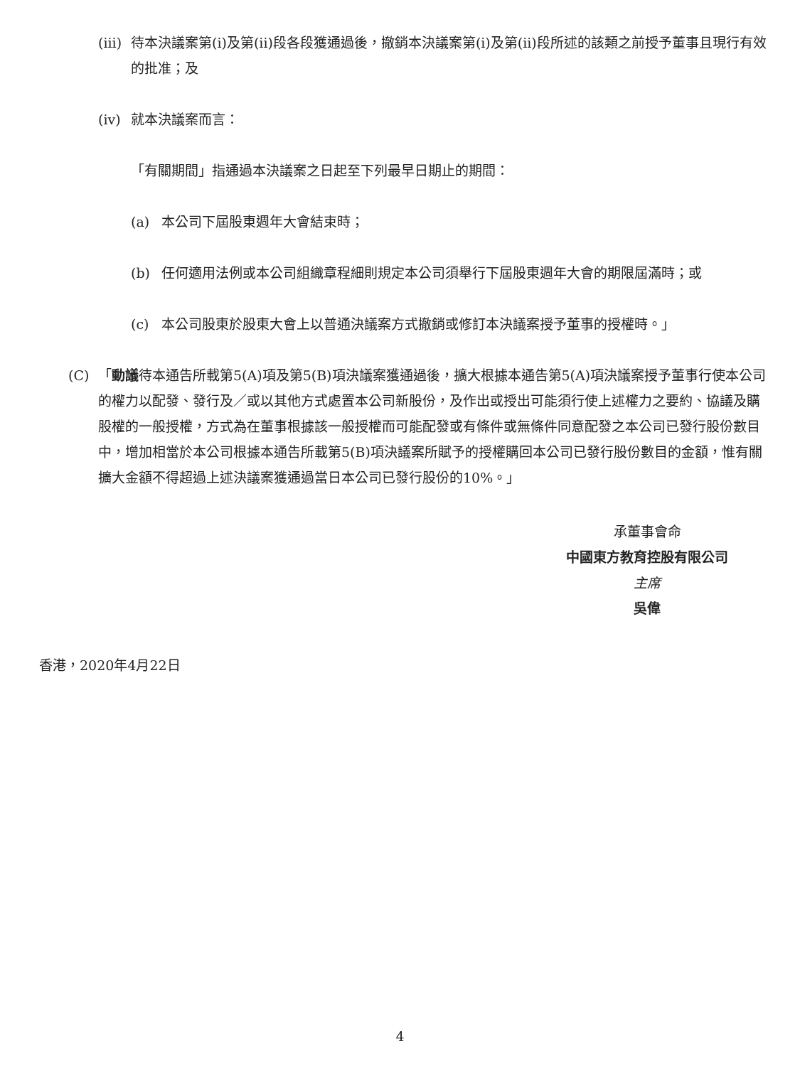(iii) 待本決議案第(i)及第(ii)段各段獲通過後，撤銷本決議案第(i)及第(ii)段所述的該類之前授予董事且現行有效的批准；及
(iv) 就本決議案而言：
「有關期間」指通過本決議案之日起至下列最早日期止的期間：
(a) 本公司下屆股東週年大會結束時；
(b) 任何適用法例或本公司組織章程細則規定本公司須舉行下屆股東週年大會的期限屆滿時；或
(c) 本公司股東於股東大會上以普通決議案方式撤銷或修訂本決議案授予董事的授權時。」
(C) 「動議待本通告所載第5(A)項及第5(B)項決議案獲通過後，擴大根據本通告第5(A)項決議案授予董事行使本公司的權力以配發、發行及／或以其他方式處置本公司新股份，及作出或授出可能須行使上述權力之要約、協議及購股權的一般授權，方式為在董事根據該一般授權而可能配發或有條件或無條件同意配發之本公司已發行股份數目中，增加相當於本公司根據本通告所載第5(B)項決議案所賦予的授權購回本公司已發行股份數目的金額，惟有關擴大金額不得超過上述決議案獲通過當日本公司已發行股份的10%。」
承董事會命
中國東方教育控股有限公司
主席
吳偉
香港，2020年4月22日
4